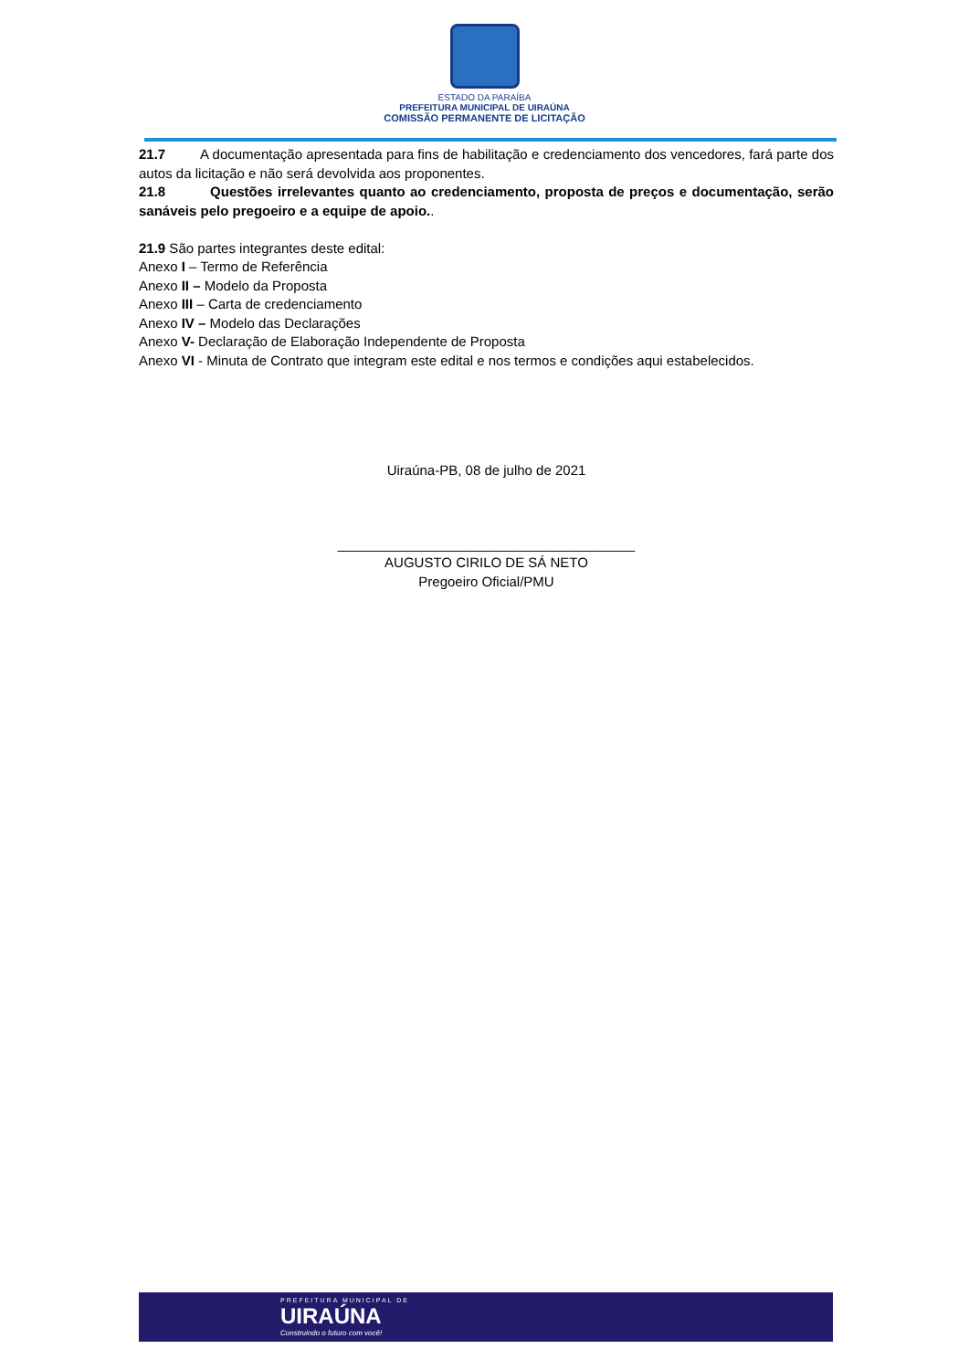ESTADO DA PARAÍBA
PREFEITURA MUNICIPAL DE UIRAÚNA
COMISSÃO PERMANENTE DE LICITAÇÃO
21.7 A documentação apresentada para fins de habilitação e credenciamento dos vencedores, fará parte dos autos da licitação e não será devolvida aos proponentes.
21.8 Questões irrelevantes quanto ao credenciamento, proposta de preços e documentação, serão sanáveis pelo pregoeiro e a equipe de apoio..
21.9 São partes integrantes deste edital:
Anexo I – Termo de Referência
Anexo II – Modelo da Proposta
Anexo III – Carta de credenciamento
Anexo IV – Modelo das Declarações
Anexo V- Declaração de Elaboração Independente de Proposta
Anexo VI - Minuta de Contrato que integram este edital e nos termos e condições aqui estabelecidos.
Uiraúna-PB, 08 de julho de 2021
_______________________________________
AUGUSTO CIRILO DE SÁ NETO
Pregoeiro Oficial/PMU
PREFEITURA MUNICIPAL DE
UIRAÚNA
Construindo o futuro com você!